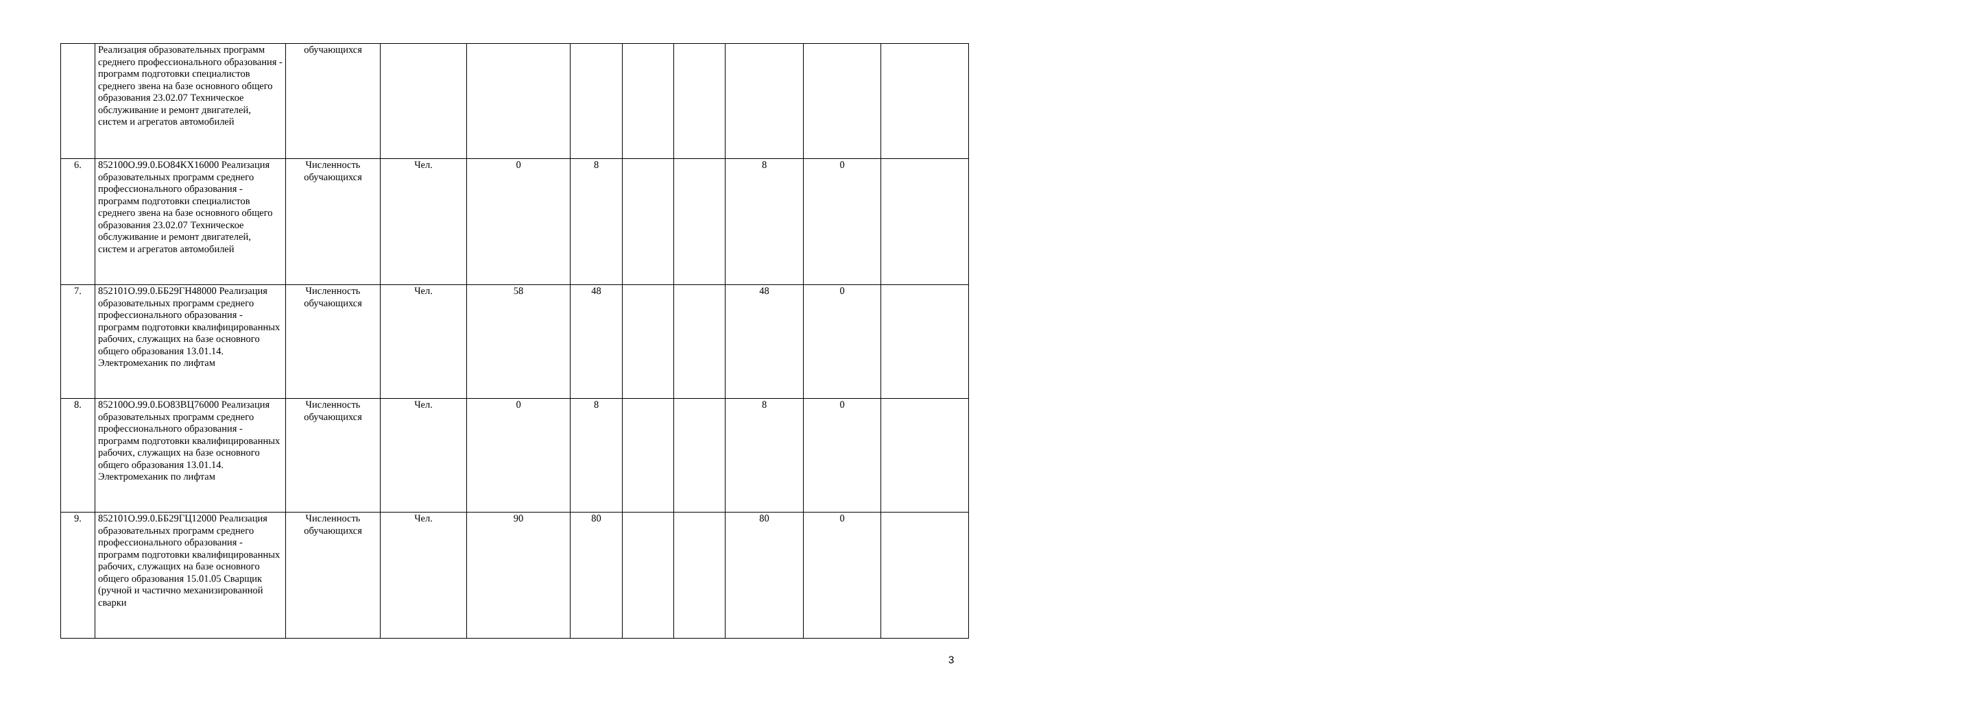| | Реализация образовательных программ среднего профессионального образования - программ подготовки специалистов среднего звена на базе основного общего образования 23.02.07 Техническое обслуживание и ремонт двигателей, систем и агрегатов автомобилей | обучающихся | | | | | | | | |
| 6. | 852100О.99.0.БО84КХ16000 Реализация образовательных программ среднего профессионального образования - программ подготовки специалистов среднего звена на базе основного общего образования 23.02.07 Техническое обслуживание и ремонт двигателей, систем и агрегатов автомобилей | Численность обучающихся | Чел. | 0 | 8 | | | 8 | 0 | |
| 7. | 852101О.99.0.ББ29ГН48000 Реализация образовательных программ среднего профессионального образования - программ подготовки квалифицированных рабочих, служащих на базе основного общего образования 13.01.14. Электромеханик по лифтам | Численность обучающихся | Чел. | 58 | 48 | | | 48 | 0 | |
| 8. | 852100О.99.0.БО83ВЦ76000 Реализация образовательных программ среднего профессионального образования - программ подготовки квалифицированных рабочих, служащих на базе основного общего образования 13.01.14. Электромеханик по лифтам | Численность обучающихся | Чел. | 0 | 8 | | | 8 | 0 | |
| 9. | 852101О.99.0.ББ29ГЦ12000 Реализация образовательных программ среднего профессионального образования - программ подготовки квалифицированных рабочих, служащих на базе основного общего образования 15.01.05 Сварщик (ручной и частично механизированной сварки | Численность обучающихся | Чел. | 90 | 80 | | | 80 | 0 | |
3